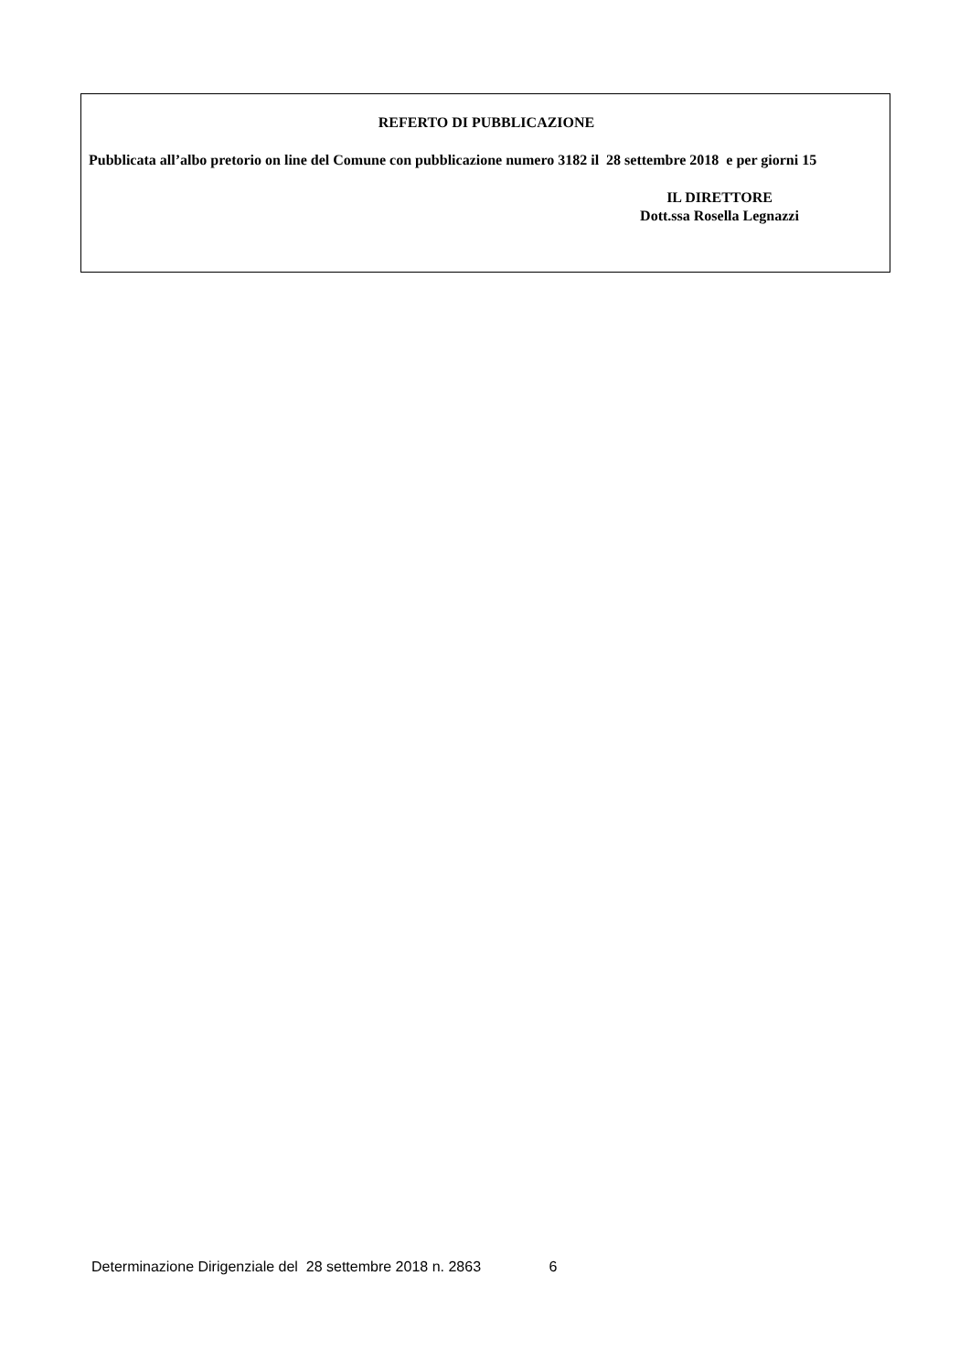REFERTO DI PUBBLICAZIONE
Pubblicata all’albo pretorio on line del Comune con pubblicazione numero 3182 il 28 settembre 2018 e per giorni 15
IL DIRETTORE
Dott.ssa Rosella Legnazzi
Determinazione Dirigenziale del 28 settembre 2018 n. 2863 6